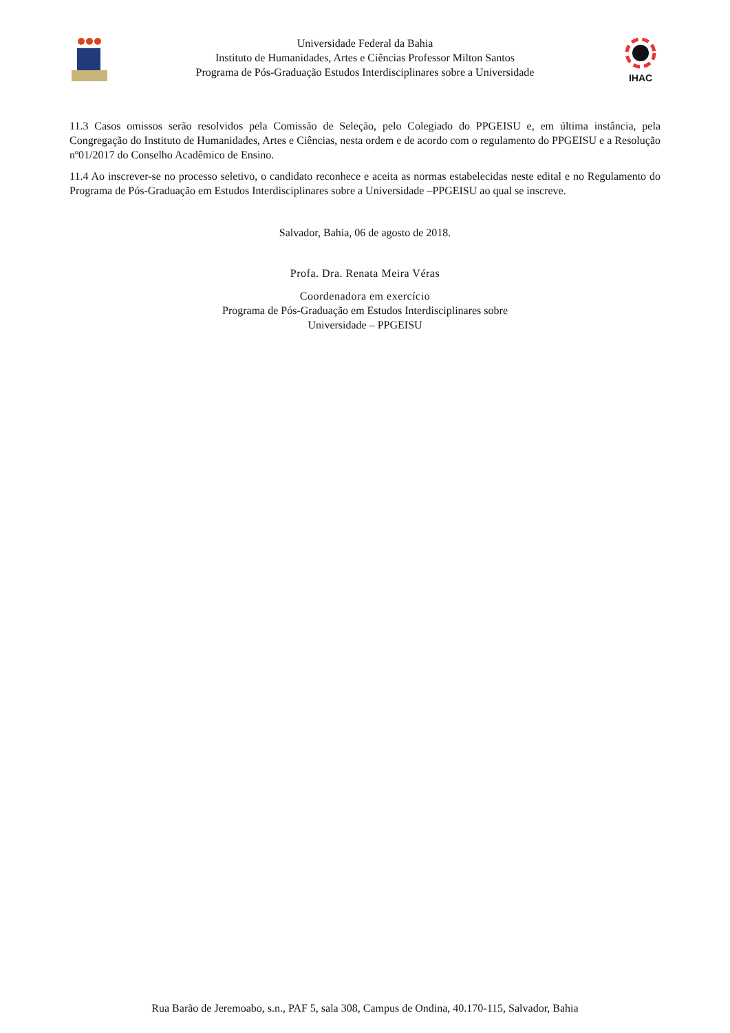Universidade Federal da Bahia
Instituto de Humanidades, Artes e Ciências Professor Milton Santos
Programa de Pós-Graduação Estudos Interdisciplinares sobre a Universidade
IHAC
11.3 Casos omissos serão resolvidos pela Comissão de Seleção, pelo Colegiado do PPGEISU e, em última instância, pela Congregação do Instituto de Humanidades, Artes e Ciências, nesta ordem e de acordo com o regulamento do PPGEISU e a Resolução nº01/2017 do Conselho Acadêmico de Ensino.
11.4 Ao inscrever-se no processo seletivo, o candidato reconhece e aceita as normas estabelecidas neste edital e no Regulamento do Programa de Pós-Graduação em Estudos Interdisciplinares sobre a Universidade –PPGEISU ao qual se inscreve.
Salvador, Bahia, 06 de agosto de 2018.
Profa. Dra. Renata Meira Véras
Coordenadora em exercício
Programa de Pós-Graduação em Estudos Interdisciplinares sobre
Universidade – PPGEISU
Rua Barão de Jeremoabo, s.n., PAF 5, sala 308, Campus de Ondina, 40.170-115, Salvador, Bahia